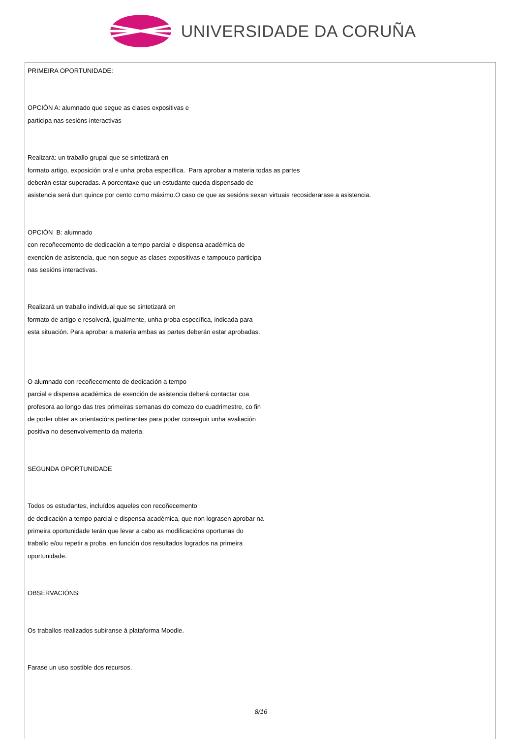UNIVERSIDADE DA CORUÑA
PRIMEIRA OPORTUNIDADE:
OPCIÓN A: alumnado que segue as clases expositivas e
participa nas sesións interactivas
Realizará: un traballo grupal que se sintetizará en
formato artigo, exposición oral e unha proba específica. Para aprobar a materia todas as partes
deberán estar superadas. A porcentaxe que un estudante queda dispensado de
asistencia será dun quince por cento como máximo.O caso de que as sesións sexan virtuais recosiderarase a asistencia.
OPCIÓN B: alumnado
con recoñecemento de dedicación a tempo parcial e dispensa académica de
exención de asistencia, que non segue as clases expositivas e tampouco participa
nas sesións interactivas.
Realizará un traballo individual que se sintetizará en
formato de artigo e resolverá, igualmente, unha proba específica, indicada para
esta situación. Para aprobar a materia ambas as partes deberán estar aprobadas.
O alumnado con recoñecemento de dedicación a tempo
parcial e dispensa académica de exención de asistencia deberá contactar coa
profesora ao longo das tres primeiras semanas do comezo do cuadrimestre, co fin
de poder obter as orientacións pertinentes para poder conseguir unha avaliación
positiva no desenvolvemento da materia.
SEGUNDA OPORTUNIDADE
Todos os estudantes, incluídos aqueles con recoñecemento
de dedicación a tempo parcial e dispensa académica, que non lograsen aprobar na
primeira oportunidade terán que levar a cabo as modificacións oportunas do
traballo e/ou repetir a proba, en función dos resultados logrados na primeira
oportunidade.
OBSERVACIÓNS:
Os traballos realizados subiranse á plataforma Moodle.
Farase un uso sostible dos recursos.
8/16